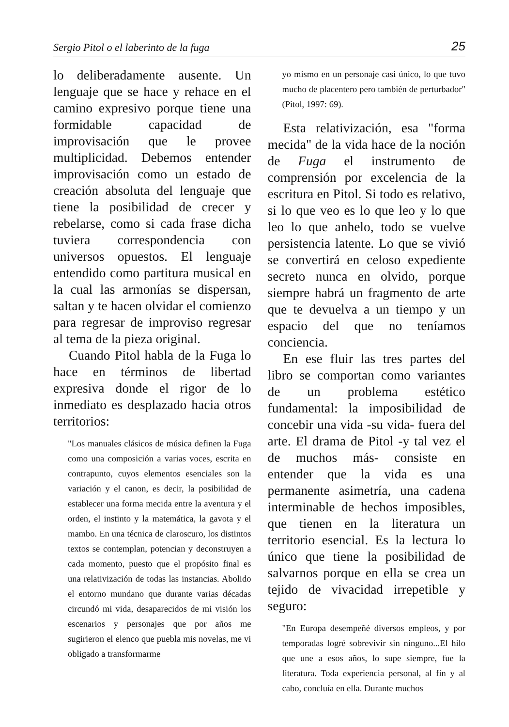Sergio Pitol o el laberinto de la fuga 25
lo deliberadamente ausente. Un lenguaje que se hace y rehace en el camino expresivo porque tiene una formidable capacidad de improvisación que le provee multiplicidad. Debemos entender improvisación como un estado de creación absoluta del lenguaje que tiene la posibilidad de crecer y rebelarse, como si cada frase dicha tuviera correspondencia con universos opuestos. El lenguaje entendido como partitura musical en la cual las armonías se dispersan, saltan y te hacen olvidar el comienzo para regresar de improviso regresar al tema de la pieza original.
Cuando Pitol habla de la Fuga lo hace en términos de libertad expresiva donde el rigor de lo inmediato es desplazado hacia otros territorios:
"Los manuales clásicos de música definen la Fuga como una composición a varias voces, escrita en contrapunto, cuyos elementos esenciales son la variación y el canon, es decir, la posibilidad de establecer una forma mecida entre la aventura y el orden, el instinto y la matemática, la gavota y el mambo. En una técnica de claroscuro, los distintos textos se contemplan, potencian y deconstruyen a cada momento, puesto que el propósito final es una relativización de todas las instancias. Abolido el entorno mundano que durante varias décadas circundó mi vida, desaparecidos de mi visión los escenarios y personajes que por años me sugirieron el elenco que puebla mis novelas, me vi obligado a transformarme
yo mismo en un personaje casi único, lo que tuvo mucho de placentero pero también de perturbador" (Pitol, 1997: 69).
Esta relativización, esa "forma mecida" de la vida hace de la noción de Fuga el instrumento de comprensión por excelencia de la escritura en Pitol. Si todo es relativo, si lo que veo es lo que leo y lo que leo lo que anhelo, todo se vuelve persistencia latente. Lo que se vivió se convertirá en celoso expediente secreto nunca en olvido, porque siempre habrá un fragmento de arte que te devuelva a un tiempo y un espacio del que no teníamos conciencia.
En ese fluir las tres partes del libro se comportan como variantes de un problema estético fundamental: la imposibilidad de concebir una vida -su vida- fuera del arte. El drama de Pitol -y tal vez el de muchos más- consiste en entender que la vida es una permanente asimetría, una cadena interminable de hechos imposibles, que tienen en la literatura un territorio esencial. Es la lectura lo único que tiene la posibilidad de salvarnos porque en ella se crea un tejido de vivacidad irrepetible y seguro:
"En Europa desempeñé diversos empleos, y por temporadas logré sobrevivir sin ninguno...El hilo que une a esos años, lo supe siempre, fue la literatura. Toda experiencia personal, al fin y al cabo, concluía en ella. Durante muchos